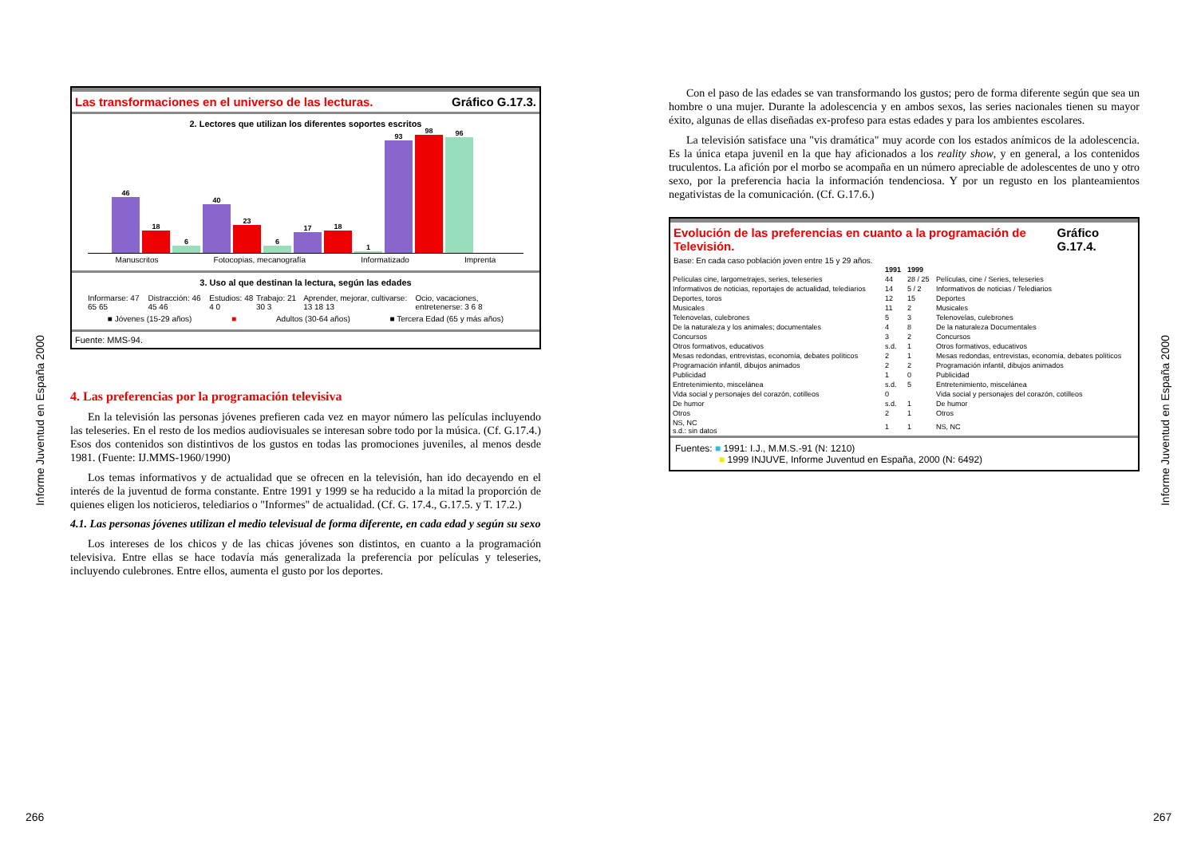Informe Juventud en España 2000
Las transformaciones en el universo de las lecturas. Gráfico G.17.3.
2. Lectores que utilizan los diferentes soportes escritos
46
18
6
40
23
6
17
18
1
93
98
96
Manuscritos Fotocopias, mecanografía Informatizado Imprenta
3. Uso al que destinan la lectura, según las edades
Informarse: 47 65 65 Distracción: 46 45 46 Estudios: 48 4 0 Trabajo: 21 30 3 Aprender, mejorar, cultivarse: 13 18 13 Ocio, vacaciones, entretenerse: 3 6 8
■ Jóvenes (15-29 años) ■ Adultos (30-64 años) ■ Tercera Edad (65 y más años)
Fuente: MMS-94.
4. Las preferencias por la programación televisiva
En la televisión las personas jóvenes prefieren cada vez en mayor número las películas incluyendo las teleseries. En el resto de los medios audiovisuales se interesan sobre todo por la música. (Cf. G.17.4.) Esos dos contenidos son distintivos de los gustos en todas las promociones juveniles, al menos desde 1981. (Fuente: IJ.MMS-1960/1990)
Los temas informativos y de actualidad que se ofrecen en la televisión, han ido decayendo en el interés de la juventud de forma constante. Entre 1991 y 1999 se ha reducido a la mitad la proporción de quienes eligen los noticieros, telediarios o "Informes" de actualidad. (Cf. G. 17.4., G.17.5. y T. 17.2.)
4.1. Las personas jóvenes utilizan el medio televisual de forma diferente, en cada edad y según su sexo
Los intereses de los chicos y de las chicas jóvenes son distintos, en cuanto a la programación televisiva. Entre ellas se hace todavía más generalizada la preferencia por películas y teleseries, incluyendo culebrones. Entre ellos, aumenta el gusto por los deportes.
Con el paso de las edades se van transformando los gustos; pero de forma diferente según que sea un hombre o una mujer. Durante la adolescencia y en ambos sexos, las series nacionales tienen su mayor éxito, algunas de ellas diseñadas ex-profeso para estas edades y para los ambientes escolares.
La televisión satisface una "vis dramática" muy acorde con los estados anímicos de la adolescencia. Es la única etapa juvenil en la que hay aficionados a los reality show, y en general, a los contenidos truculentos. La afición por el morbo se acompaña en un número apreciable de adolescentes de uno y otro sexo, por la preferencia hacia la información tendenciosa. Y por un regusto en los planteamientos negativistas de la comunicación. (Cf. G.17.6.)
Evolución de las preferencias en cuanto a la programación de Televisión. Gráfico G.17.4.
Base: En cada caso población joven entre 15 y 29 años.
| | 1991 | 1999 | |
| Películas cine, largometrajes, series, teleseries | 44 | 28 / 25 | Películas, cine / Series, teleseries |
| Informativos de noticias, reportajes de actualidad, telediarios | 14 | 5 / 2 | Informativos de noticias / Telediarios |
| Deportes, toros | 12 | 15 | Deportes |
| Musicales | 11 | 2 | Musicales |
| Telenovelas, culebrones | 5 | 3 | Telenovelas, culebrones |
| De la naturaleza y los animales; documentales | 4 | 8 | De la naturaleza Documentales |
| Concursos | 3 | 2 | Concursos |
| Otros formativos, educativos | s.d. | 1 | Otros formativos, educativos |
| Mesas redondas, entrevistas, economía, debates políticos | 2 | 1 | Mesas redondas, entrevistas, economía, debates políticos |
| Programación infantil, dibujos animados | 2 | 2 | Programación infantil, dibujos animados |
| Publicidad | 1 | 0 | Publicidad |
| Entretenimiento, miscelánea | s.d. | 5 | Entretenimiento, miscelánea |
| Vida social y personajes del corazón, cotilleos | 0 | | Vida social y personajes del corazón, cotilleos |
| De humor | s.d. | 1 | De humor |
| Otros | 2 | 1 | Otros |
| NS, NC s.d.: sin datos | 1 | 1 | NS, NC |
Fuentes: ■ 1991: I.J., M.M.S.-91 (N: 1210)
■ 1999 INJUVE, Informe Juventud en España, 2000 (N: 6492)
Informe Juventud en España 2000
266 267